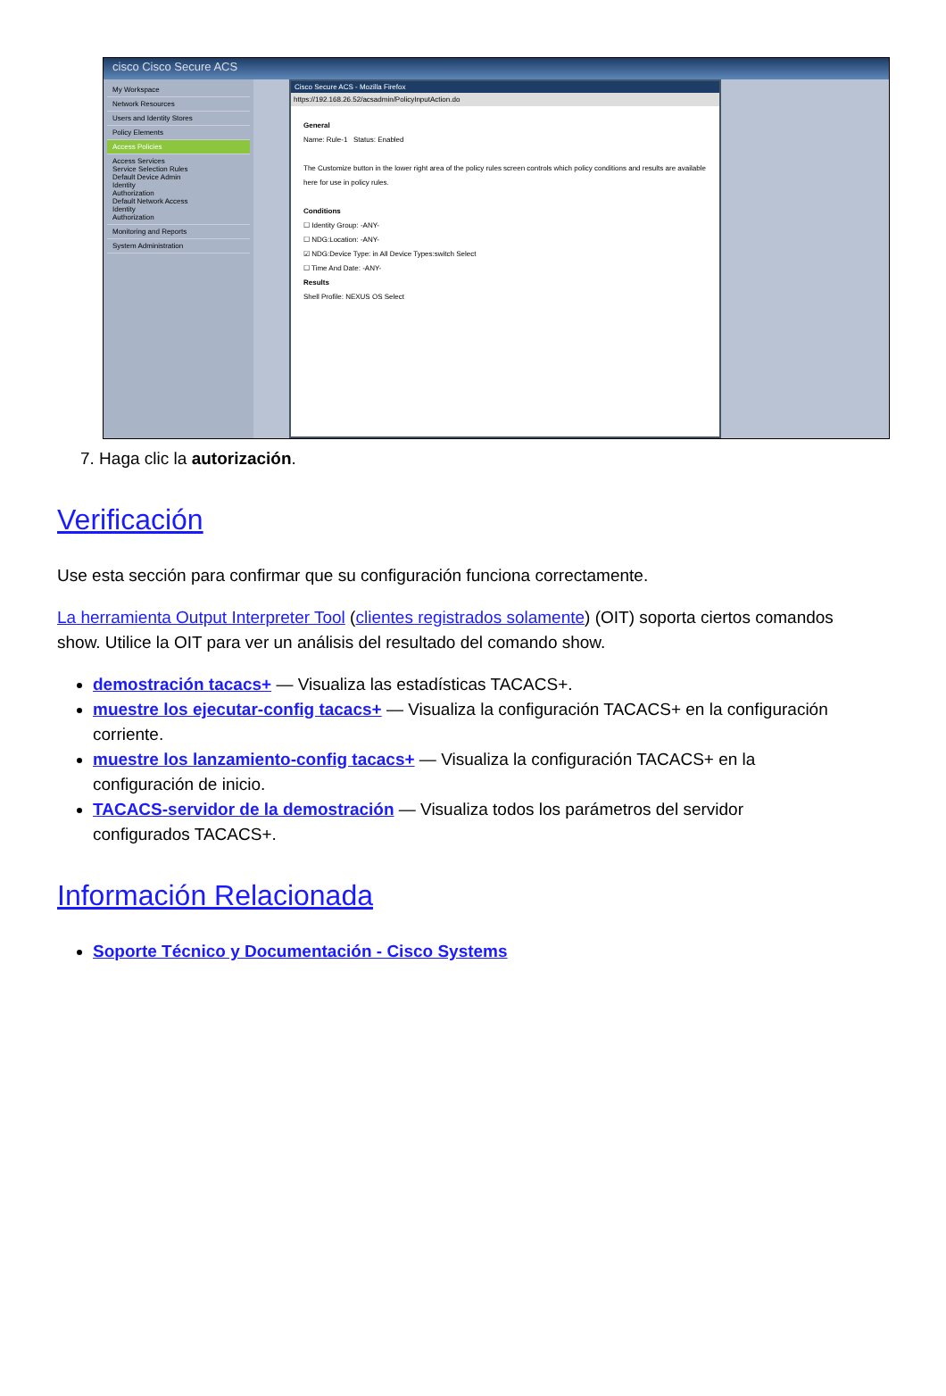cisco Cisco Secure ACS
My Workspace
Network Resources
Users and Identity Stores
Policy Elements
Access Policies
Access Services
Service Selection Rules
Default Device Admin
Identity
Authorization
Default Network Access
Identity
Authorization
Monitoring and Reports
System Administration
Cisco Secure ACS - Mozilla Firefox
https://192.168.26.52/acsadmin/PolicyInputAction.do
General
Name: Rule-1 Status: Enabled
The Customize button in the lower right area of the policy rules screen controls which policy conditions and results are available here for use in policy rules.
Conditions
☐ Identity Group: -ANY-
☐ NDG:Location: -ANY-
☑ NDG:Device Type: in All Device Types:switch Select
☐ Time And Date: -ANY-
Results
Shell Profile: NEXUS OS Select
7. Haga clic la autorización.
Verificación
Use esta sección para confirmar que su configuración funciona correctamente.
La herramienta Output Interpreter Tool (clientes registrados solamente) (OIT) soporta ciertos comandos show. Utilice la OIT para ver un análisis del resultado del comando show.
demostración tacacs+ — Visualiza las estadísticas TACACS+.
muestre los ejecutar-config tacacs+ — Visualiza la configuración TACACS+ en la configuración corriente.
muestre los lanzamiento-config tacacs+ — Visualiza la configuración TACACS+ en la configuración de inicio.
TACACS-servidor de la demostración — Visualiza todos los parámetros del servidor configurados TACACS+.
Información Relacionada
Soporte Técnico y Documentación - Cisco Systems